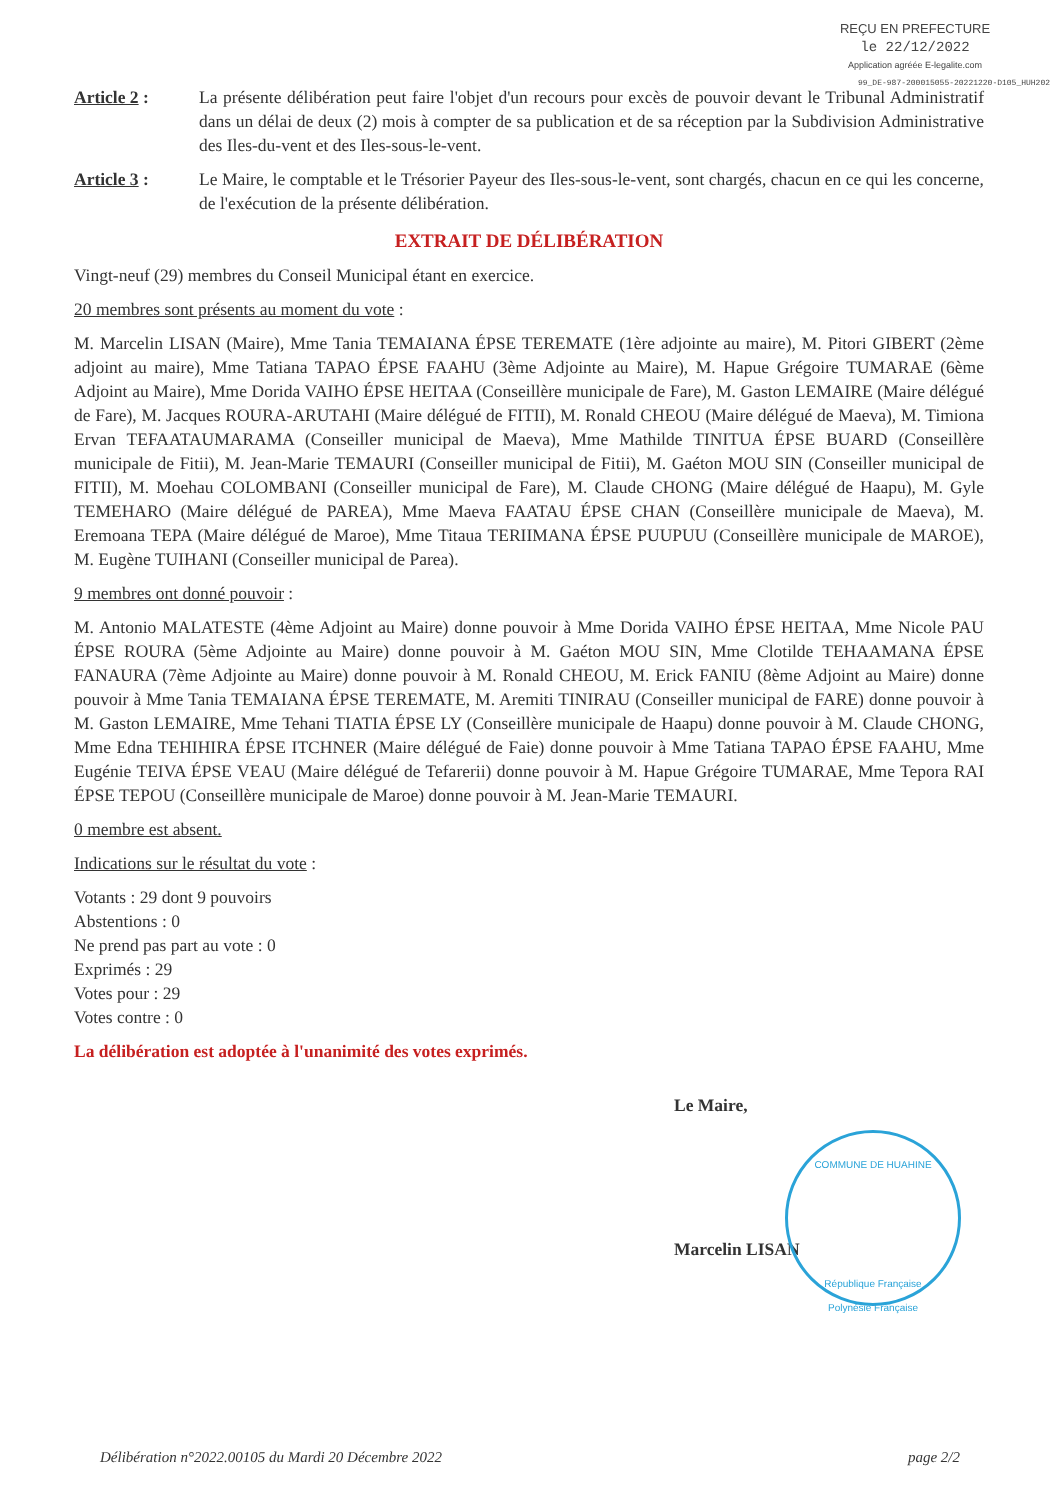REÇU EN PREFECTURE
le 22/12/2022
Application agréée E-legalite.com
99_DE-987-200015055-20221220-D105_HUH202
Article 2 : La présente délibération peut faire l'objet d'un recours pour excès de pouvoir devant le Tribunal Administratif dans un délai de deux (2) mois à compter de sa publication et de sa réception par la Subdivision Administrative des Iles-du-vent et des Iles-sous-le-vent.
Article 3 : Le Maire, le comptable et le Trésorier Payeur des Iles-sous-le-vent, sont chargés, chacun en ce qui les concerne, de l'exécution de la présente délibération.
EXTRAIT DE DÉLIBÉRATION
Vingt-neuf (29) membres du Conseil Municipal étant en exercice.
20 membres sont présents au moment du vote :
M. Marcelin LISAN (Maire), Mme Tania TEMAIANA ÉPSE TEREMATE (1ère adjointe au maire), M. Pitori GIBERT (2ème adjoint au maire), Mme Tatiana TAPAO ÉPSE FAAHU (3ème Adjointe au Maire), M. Hapue Grégoire TUMARAE (6ème Adjoint au Maire), Mme Dorida VAIHO ÉPSE HEITAA (Conseillère municipale de Fare), M. Gaston LEMAIRE (Maire délégué de Fare), M. Jacques ROURA-ARUTAHI (Maire délégué de FITII), M. Ronald CHEOU (Maire délégué de Maeva), M. Timiona Ervan TEFAATAUMARAMA (Conseiller municipal de Maeva), Mme Mathilde TINITUA ÉPSE BUARD (Conseillère municipale de Fitii), M. Jean-Marie TEMAURI (Conseiller municipal de Fitii), M. Gaéton MOU SIN (Conseiller municipal de FITII), M. Moehau COLOMBANI (Conseiller municipal de Fare), M. Claude CHONG (Maire délégué de Haapu), M. Gyle TEMEHARO (Maire délégué de PAREA), Mme Maeva FAATAU ÉPSE CHAN (Conseillère municipale de Maeva), M. Eremoana TEPA (Maire délégué de Maroe), Mme Titaua TERIIMANA ÉPSE PUUPUU (Conseillère municipale de MAROE), M. Eugène TUIHANI (Conseiller municipal de Parea).
9 membres ont donné pouvoir :
M. Antonio MALATESTE (4ème Adjoint au Maire) donne pouvoir à Mme Dorida VAIHO ÉPSE HEITAA, Mme Nicole PAU ÉPSE ROURA (5ème Adjointe au Maire) donne pouvoir à M. Gaéton MOU SIN, Mme Clotilde TEHAAMANA ÉPSE FANAURA (7ème Adjointe au Maire) donne pouvoir à M. Ronald CHEOU, M. Erick FANIU (8ème Adjoint au Maire) donne pouvoir à Mme Tania TEMAIANA ÉPSE TEREMATE, M. Aremiti TINIRAU (Conseiller municipal de FARE) donne pouvoir à M. Gaston LEMAIRE, Mme Tehani TIATIA ÉPSE LY (Conseillère municipale de Haapu) donne pouvoir à M. Claude CHONG, Mme Edna TEHIHIRA ÉPSE ITCHNER (Maire délégué de Faie) donne pouvoir à Mme Tatiana TAPAO ÉPSE FAAHU, Mme Eugénie TEIVA ÉPSE VEAU (Maire délégué de Tefarerii) donne pouvoir à M. Hapue Grégoire TUMARAE, Mme Tepora RAI ÉPSE TEPOU (Conseillère municipale de Maroe) donne pouvoir à M. Jean-Marie TEMAURI.
0 membre est absent.
Indications sur le résultat du vote :
Votants : 29 dont 9 pouvoirs
Abstentions : 0
Ne prend pas part au vote : 0
Exprimés : 29
Votes pour : 29
Votes contre : 0
La délibération est adoptée à l'unanimité des votes exprimés.
Le Maire,
Marcelin LISAN
COMMUNE DE HUAHINE
République Française
Polynésie Française
Délibération n°2022.00105 du Mardi 20 Décembre 2022 page 2/2